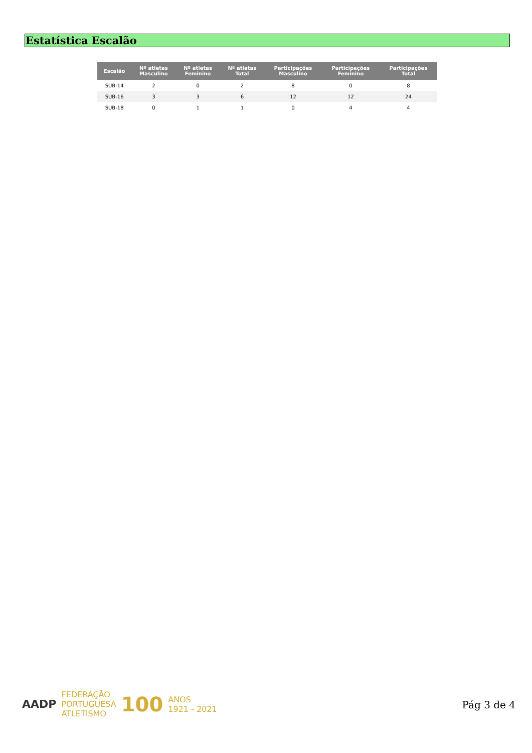Estatística Escalão
| Escalão | Nº atletas Masculino | Nº atletas Feminino | Nº atletas Total | Participações Masculino | Participações Feminino | Participações Total |
| --- | --- | --- | --- | --- | --- | --- |
| SUB-14 | 2 | 0 | 2 | 8 | 0 | 8 |
| SUB-16 | 3 | 3 | 6 | 12 | 12 | 24 |
| SUB-18 | 0 | 1 | 1 | 0 | 4 | 4 |
AADP FEDERAÇÃO
PORTUGUESA
ATLETISMO 100 ANOS
1921 - 2021
Pág 3 de 4